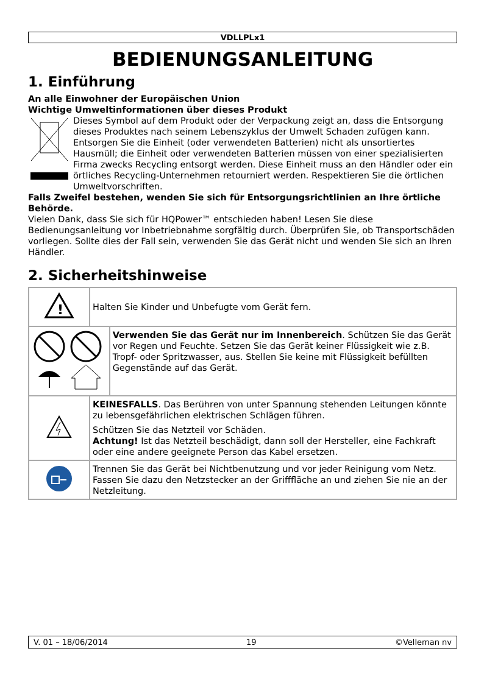VDLLPLx1
BEDIENUNGSANLEITUNG
1. Einführung
An alle Einwohner der Europäischen Union
Wichtige Umweltinformationen über dieses Produkt
Dieses Symbol auf dem Produkt oder der Verpackung zeigt an, dass die Entsorgung dieses Produktes nach seinem Lebenszyklus der Umwelt Schaden zufügen kann. Entsorgen Sie die Einheit (oder verwendeten Batterien) nicht als unsortiertes Hausmüll; die Einheit oder verwendeten Batterien müssen von einer spezialisierten Firma zwecks Recycling entsorgt werden. Diese Einheit muss an den Händler oder ein örtliches Recycling-Unternehmen retourniert werden. Respektieren Sie die örtlichen Umweltvorschriften.
Falls Zweifel bestehen, wenden Sie sich für Entsorgungsrichtlinien an Ihre örtliche Behörde.
Vielen Dank, dass Sie sich für HQPower™ entschieden haben! Lesen Sie diese Bedienungsanleitung vor Inbetriebnahme sorgfältig durch. Überprüfen Sie, ob Transportschäden vorliegen. Sollte dies der Fall sein, verwenden Sie das Gerät nicht und wenden Sie sich an Ihren Händler.
2. Sicherheitshinweise
| ! | Halten Sie Kinder und Unbefugte vom Gerät fern. | |
| | | Verwenden Sie das Gerät nur im Innenbereich . Schützen Sie das Gerät vor Regen und Feuchte. Setzen Sie das Gerät keiner Flüssigkeit wie z.B. Tropf- oder Spritzwasser, aus. Stellen Sie keine mit Flüssigkeit befüllten Gegenstände auf das Gerät. |
| | KEINESFALLS . Das Berühren von unter Spannung stehenden Leitungen könnte zu lebensgefährlichen elektrischen Schlägen führen. Schützen Sie das Netzteil vor Schäden. Achtung! Ist das Netzteil beschädigt, dann soll der Hersteller, eine Fachkraft oder eine andere geeignete Person das Kabel ersetzen. | |
| | Trennen Sie das Gerät bei Nichtbenutzung und vor jeder Reinigung vom Netz. Fassen Sie dazu den Netzstecker an der Grifffläche an und ziehen Sie nie an der Netzleitung. | |
V. 01 – 18/06/2014 19 ©Velleman nv